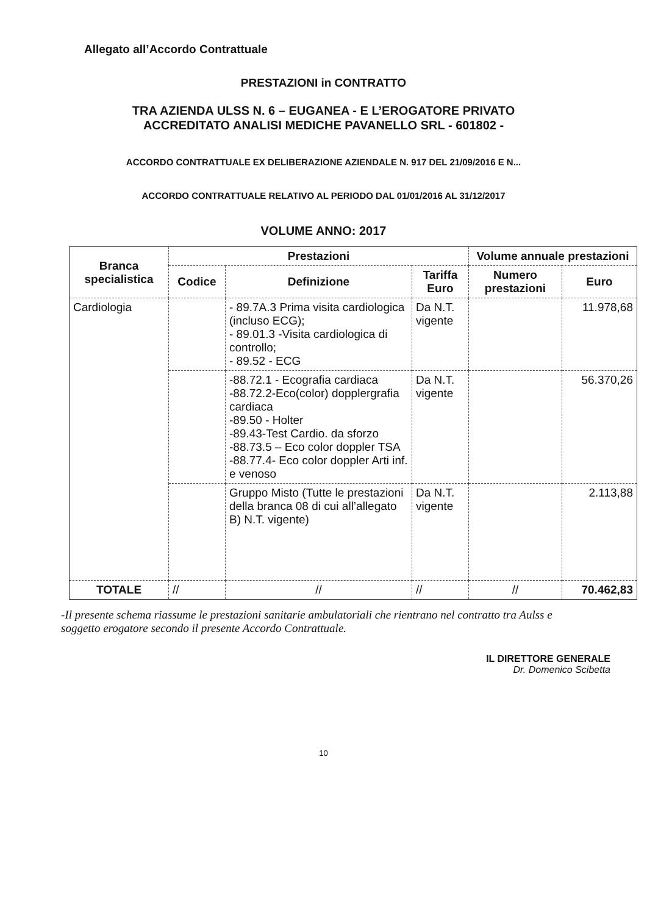Allegato all’Accordo Contrattuale
PRESTAZIONI in CONTRATTO
TRA AZIENDA ULSS N. 6 – EUGANEA - E L’EROGATORE PRIVATO
ACCREDITATO ANALISI MEDICHE PAVANELLO SRL - 601802 -
ACCORDO CONTRATTUALE EX DELIBERAZIONE AZIENDALE N. 917 DEL 21/09/2016 E N...
ACCORDO CONTRATTUALE RELATIVO AL PERIODO DAL 01/01/2016 AL 31/12/2017
VOLUME ANNO: 2017
| Branca specialistica | Prestazioni | | | Volume annuale prestazioni | |
| --- | --- | --- | --- | --- | --- |
| | Codice | Definizione | Tariffa Euro | Numero prestazioni | Euro |
| Cardiologia | | - 89.7A.3 Prima visita cardiologica (incluso ECG); - 89.01.3 -Visita cardiologica di controllo; - 89.52 - ECG | Da N.T. vigente | | 11.978,68 |
| | | -88.72.1 - Ecografia cardiaca -88.72.2-Eco(color) dopplergrafia cardiaca -89.50 - Holter -89.43-Test Cardio. da sforzo -88.73.5 – Eco color doppler TSA -88.77.4- Eco color doppler Arti inf. e venoso | Da N.T. vigente | | 56.370,26 |
| | | Gruppo Misto (Tutte le prestazioni della branca 08 di cui all’allegato B) N.T. vigente) | Da N.T. vigente | | 2.113,88 |
| TOTALE | // | // | // | // | 70.462,83 |
-Il presente schema riassume le prestazioni sanitarie ambulatoriali che rientrano nel contratto tra Aulss e soggetto erogatore secondo il presente Accordo Contrattuale.
IL DIRETTORE GENERALE
Dr. Domenico Scibetta
10